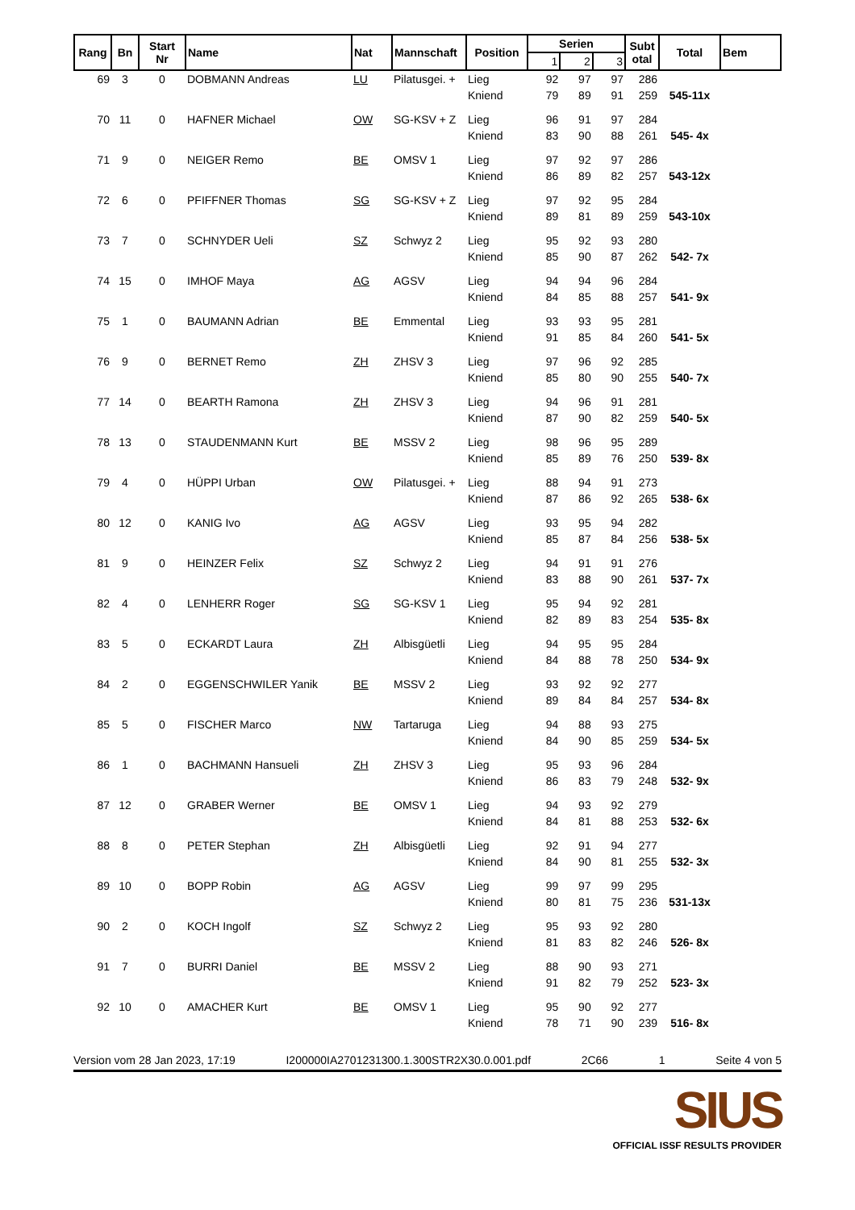| Rang | Bn | Start Nr | Name | Nat | Mannschaft | Position | Serien | | | Subt otal | Total | Bem |
| --- | --- | --- | --- | --- | --- | --- | --- | --- | --- | --- | --- | --- |
| | | | | | | | 1 | 2 | 3 | | | |
| 69 | 3 | 0 | DOBMANN Andreas | LU | Pilatusgei. + | Lieg | 92 | 97 | 97 | 286 | | |
| | | | | | | Kniend | 79 | 89 | 91 | 259 | 545-11x | |
| 70 | 11 | 0 | HAFNER Michael | OW | SG-KSV + Z | Lieg | 96 | 91 | 97 | 284 | | |
| | | | | | | Kniend | 83 | 90 | 88 | 261 | 545- 4x | |
| 71 | 9 | 0 | NEIGER Remo | BE | OMSV 1 | Lieg | 97 | 92 | 97 | 286 | | |
| | | | | | | Kniend | 86 | 89 | 82 | 257 | 543-12x | |
| 72 | 6 | 0 | PFIFFNER Thomas | SG | SG-KSV + Z | Lieg | 97 | 92 | 95 | 284 | | |
| | | | | | | Kniend | 89 | 81 | 89 | 259 | 543-10x | |
| 73 | 7 | 0 | SCHNYDER Ueli | SZ | Schwyz 2 | Lieg | 95 | 92 | 93 | 280 | | |
| | | | | | | Kniend | 85 | 90 | 87 | 262 | 542- 7x | |
| 74 | 15 | 0 | IMHOF Maya | AG | AGSV | Lieg | 94 | 94 | 96 | 284 | | |
| | | | | | | Kniend | 84 | 85 | 88 | 257 | 541- 9x | |
| 75 | 1 | 0 | BAUMANN Adrian | BE | Emmental | Lieg | 93 | 93 | 95 | 281 | | |
| | | | | | | Kniend | 91 | 85 | 84 | 260 | 541- 5x | |
| 76 | 9 | 0 | BERNET Remo | ZH | ZHSV 3 | Lieg | 97 | 96 | 92 | 285 | | |
| | | | | | | Kniend | 85 | 80 | 90 | 255 | 540- 7x | |
| 77 | 14 | 0 | BEARTH Ramona | ZH | ZHSV 3 | Lieg | 94 | 96 | 91 | 281 | | |
| | | | | | | Kniend | 87 | 90 | 82 | 259 | 540- 5x | |
| 78 | 13 | 0 | STAUDENMANN Kurt | BE | MSSV 2 | Lieg | 98 | 96 | 95 | 289 | | |
| | | | | | | Kniend | 85 | 89 | 76 | 250 | 539- 8x | |
| 79 | 4 | 0 | HÜPPI Urban | OW | Pilatusgei. + | Lieg | 88 | 94 | 91 | 273 | | |
| | | | | | | Kniend | 87 | 86 | 92 | 265 | 538- 6x | |
| 80 | 12 | 0 | KANIG Ivo | AG | AGSV | Lieg | 93 | 95 | 94 | 282 | | |
| | | | | | | Kniend | 85 | 87 | 84 | 256 | 538- 5x | |
| 81 | 9 | 0 | HEINZER Felix | SZ | Schwyz 2 | Lieg | 94 | 91 | 91 | 276 | | |
| | | | | | | Kniend | 83 | 88 | 90 | 261 | 537- 7x | |
| 82 | 4 | 0 | LENHERR Roger | SG | SG-KSV 1 | Lieg | 95 | 94 | 92 | 281 | | |
| | | | | | | Kniend | 82 | 89 | 83 | 254 | 535- 8x | |
| 83 | 5 | 0 | ECKARDT Laura | ZH | Albisgüetli | Lieg | 94 | 95 | 95 | 284 | | |
| | | | | | | Kniend | 84 | 88 | 78 | 250 | 534- 9x | |
| 84 | 2 | 0 | EGGENSCHWILER Yanik | BE | MSSV 2 | Lieg | 93 | 92 | 92 | 277 | | |
| | | | | | | Kniend | 89 | 84 | 84 | 257 | 534- 8x | |
| 85 | 5 | 0 | FISCHER Marco | NW | Tartaruga | Lieg | 94 | 88 | 93 | 275 | | |
| | | | | | | Kniend | 84 | 90 | 85 | 259 | 534- 5x | |
| 86 | 1 | 0 | BACHMANN Hansueli | ZH | ZHSV 3 | Lieg | 95 | 93 | 96 | 284 | | |
| | | | | | | Kniend | 86 | 83 | 79 | 248 | 532- 9x | |
| 87 | 12 | 0 | GRABER Werner | BE | OMSV 1 | Lieg | 94 | 93 | 92 | 279 | | |
| | | | | | | Kniend | 84 | 81 | 88 | 253 | 532- 6x | |
| 88 | 8 | 0 | PETER Stephan | ZH | Albisgüetli | Lieg | 92 | 91 | 94 | 277 | | |
| | | | | | | Kniend | 84 | 90 | 81 | 255 | 532- 3x | |
| 89 | 10 | 0 | BOPP Robin | AG | AGSV | Lieg | 99 | 97 | 99 | 295 | | |
| | | | | | | Kniend | 80 | 81 | 75 | 236 | 531-13x | |
| 90 | 2 | 0 | KOCH Ingolf | SZ | Schwyz 2 | Lieg | 95 | 93 | 92 | 280 | | |
| | | | | | | Kniend | 81 | 83 | 82 | 246 | 526- 8x | |
| 91 | 7 | 0 | BURRI Daniel | BE | MSSV 2 | Lieg | 88 | 90 | 93 | 271 | | |
| | | | | | | Kniend | 91 | 82 | 79 | 252 | 523- 3x | |
| 92 | 10 | 0 | AMACHER Kurt | BE | OMSV 1 | Lieg | 95 | 90 | 92 | 277 | | |
| | | | | | | Kniend | 78 | 71 | 90 | 239 | 516- 8x | |
Version vom 28 Jan 2023, 17:19 I200000IA2701231300.1.300STR2X30.0.001.pdf 2C66 1 Seite 4 von 5
SIUS
OFFICIAL ISSF RESULTS PROVIDER